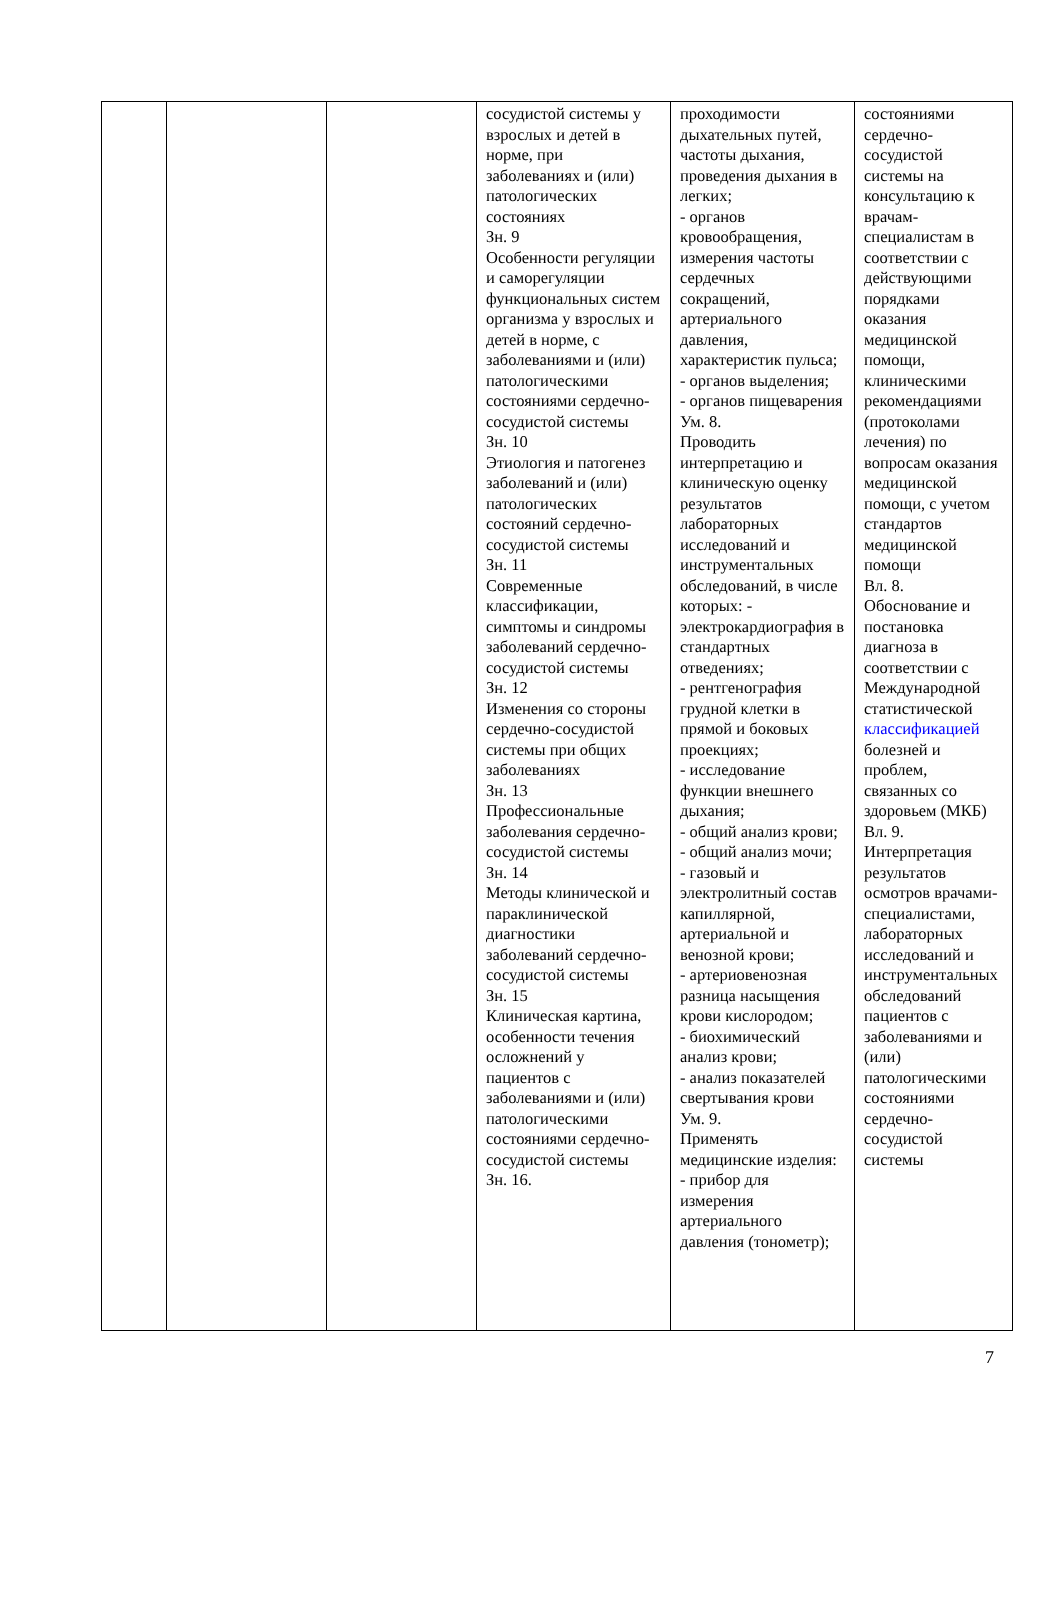| | | | сосудистой системы у взрослых и детей в норме, при заболеваниях и (или) патологических состояниях Зн. 9 Особенности регуляции и саморегуляции функциональных систем организма у взрослых и детей в норме, с заболеваниями и (или) патологическими состояниями сердечно-сосудистой системы Зн. 10 Этиология и патогенез заболеваний и (или) патологических состояний сердечно-сосудистой системы Зн. 11 Современные классификации, симптомы и синдромы заболеваний сердечно-сосудистой системы Зн. 12 Изменения со стороны сердечно-сосудистой системы при общих заболеваниях Зн. 13 Профессиональные заболевания сердечно-сосудистой системы Зн. 14 Методы клинической и параклинической диагностики заболеваний сердечно-сосудистой системы Зн. 15 Клиническая картина, особенности течения осложнений у пациентов с заболеваниями и (или) патологическими состояниями сердечно-сосудистой системы Зн. 16. | проходимости дыхательных путей, частоты дыхания, проведения дыхания в легких; - органов кровообращения, измерения частоты сердечных сокращений, артериального давления, характеристик пульса; - органов выделения; - органов пищеварения Ум. 8. Проводить интерпретацию и клиническую оценку результатов лабораторных исследований и инструментальных обследований, в числе которых: - электрокардиография в стандартных отведениях; - рентгенография грудной клетки в прямой и боковых проекциях; - исследование функции внешнего дыхания; - общий анализ крови; - общий анализ мочи; - газовый и электролитный состав капиллярной, артериальной и венозной крови; - артериовенозная разница насыщения крови кислородом; - биохимический анализ крови; - анализ показателей свертывания крови Ум. 9. Применять медицинские изделия: - прибор для измерения артериального давления (тонометр); | состояниями сердечно-сосудистой системы на консультацию к врачам-специалистам в соответствии с действующими порядками оказания медицинской помощи, клиническими рекомендациями (протоколами лечения) по вопросам оказания медицинской помощи, с учетом стандартов медицинской помощи Вл. 8. Обоснование и постановка диагноза в соответствии с Международной статистической классификацией болезней и проблем, связанных со здоровьем (МКБ) Вл. 9. Интерпретация результатов осмотров врачами-специалистами, лабораторных исследований и инструментальных обследований пациентов с заболеваниями и (или) патологическими состояниями сердечно-сосудистой системы |
7